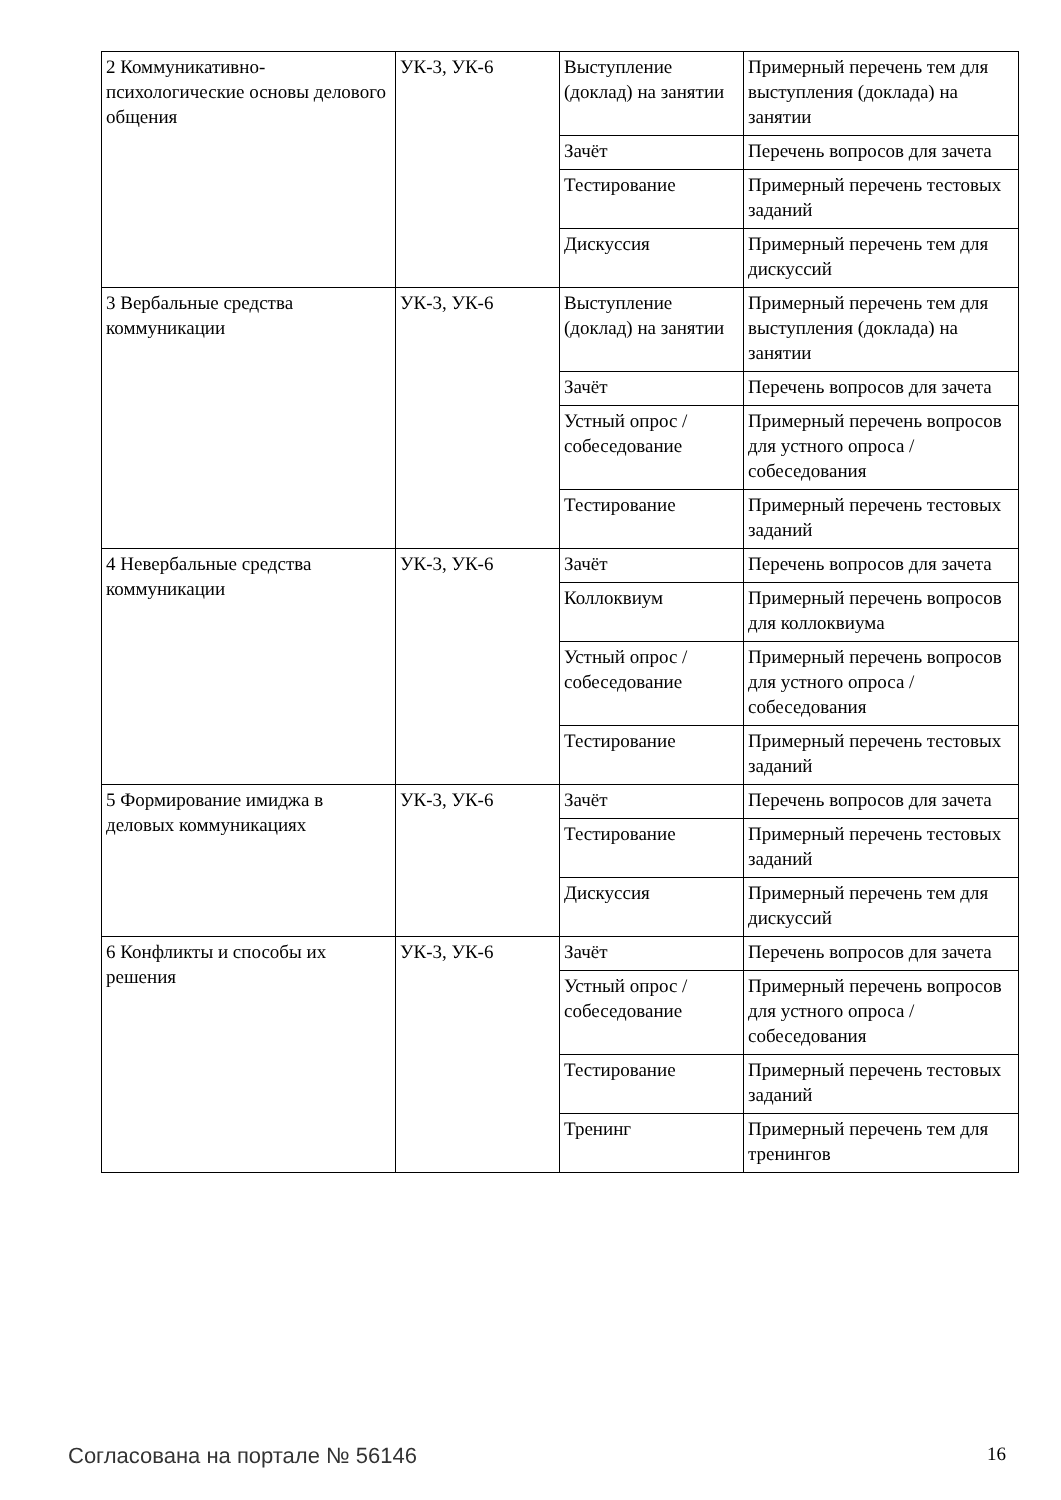| 2 Коммуникативно-психологические основы делового общения | УК-3, УК-6 | Выступление (доклад) на занятии | Примерный перечень тем для выступления (доклада) на занятии |
| | | Зачёт | Перечень вопросов для зачета |
| | | Тестирование | Примерный перечень тестовых заданий |
| | | Дискуссия | Примерный перечень тем для дискуссий |
| 3 Вербальные средства коммуникации | УК-3, УК-6 | Выступление (доклад) на занятии | Примерный перечень тем для выступления (доклада) на занятии |
| | | Зачёт | Перечень вопросов для зачета |
| | | Устный опрос / собеседование | Примерный перечень вопросов для устного опроса / собеседования |
| | | Тестирование | Примерный перечень тестовых заданий |
| 4 Невербальные средства коммуникации | УК-3, УК-6 | Зачёт | Перечень вопросов для зачета |
| | | Коллоквиум | Примерный перечень вопросов для коллоквиума |
| | | Устный опрос / собеседование | Примерный перечень вопросов для устного опроса / собеседования |
| | | Тестирование | Примерный перечень тестовых заданий |
| 5 Формирование имиджа в деловых коммуникациях | УК-3, УК-6 | Зачёт | Перечень вопросов для зачета |
| | | Тестирование | Примерный перечень тестовых заданий |
| | | Дискуссия | Примерный перечень тем для дискуссий |
| 6 Конфликты и способы их решения | УК-3, УК-6 | Зачёт | Перечень вопросов для зачета |
| | | Устный опрос / собеседование | Примерный перечень вопросов для устного опроса / собеседования |
| | | Тестирование | Примерный перечень тестовых заданий |
| | | Тренинг | Примерный перечень тем для тренингов |
Согласована на портале № 56146 16